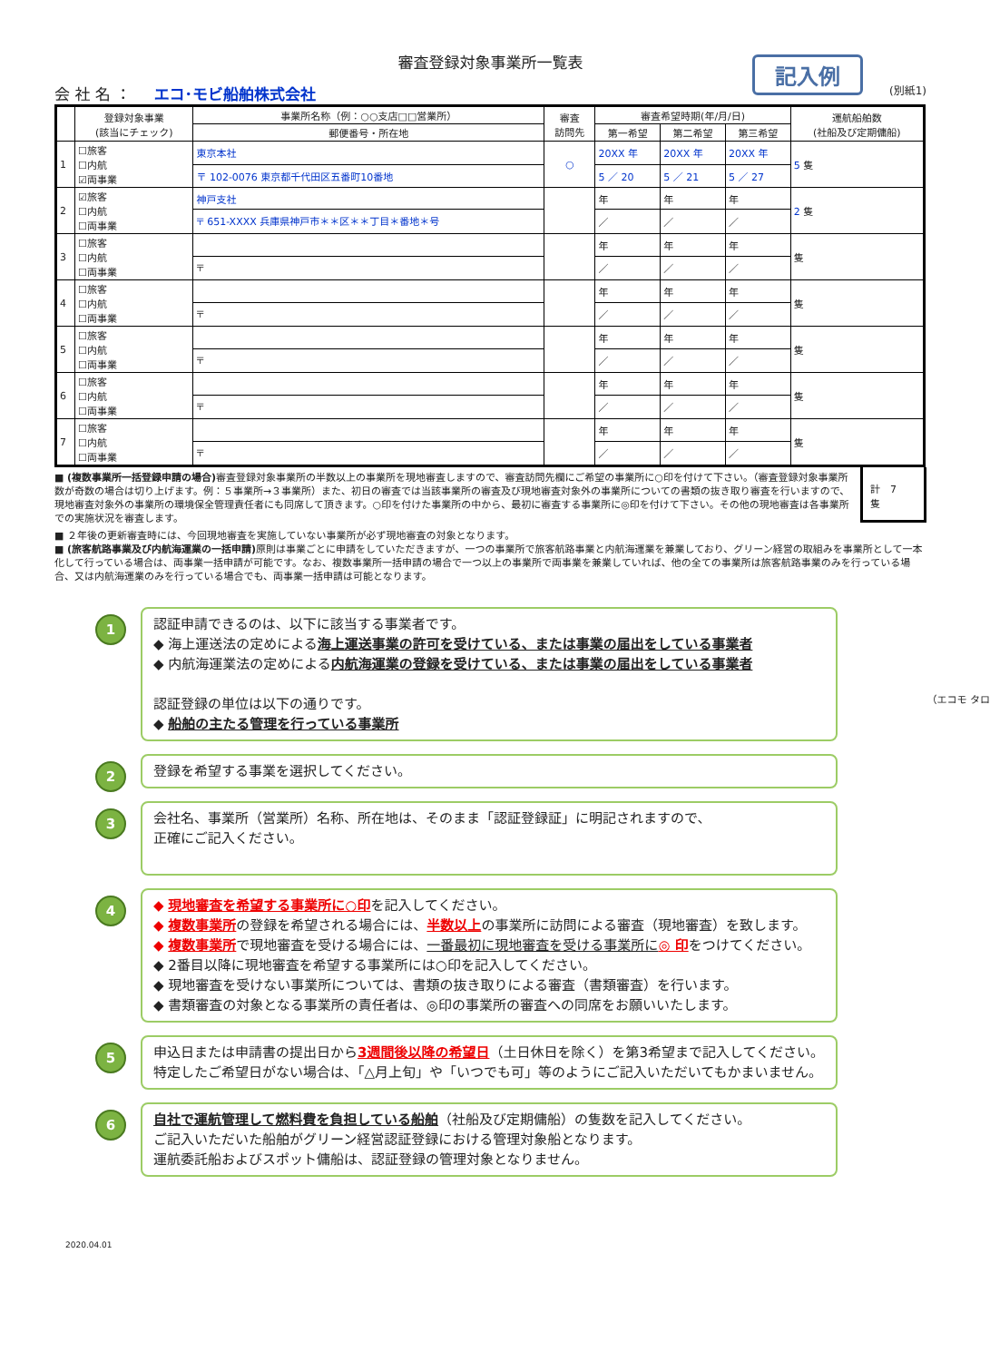審査登録対象事業所一覧表 記入例
会 社 名 ： エコ･モビ船舶株式会社 (別紙1)
| | 登録対象事業 (該当にチェック) | 事業所名称（例：○○支店□□営業所） | 審査 訪問先 | 審査希望時期(年/月/日) | | | 運航船舶数 (社船及び定期傭船) |
| --- | --- | --- | --- | --- | --- | --- | --- |
| | | 郵便番号・所在地 | | 第一希望 | 第二希望 | 第三希望 | |
| 1 | ☐旅客 ☐内航 ☑両事業 | 東京本社 | ○ | 20XX 年 | 20XX 年 | 20XX 年 | 5 隻 |
| | | 〒 102-0076 東京都千代田区五番町10番地 | | 5 ／ 20 | 5 ／ 21 | 5 ／ 27 | |
| 2 | ☑旅客 ☐内航 ☐両事業 | 神戸支社 | | 年 | 年 | 年 | 2 隻 |
| | | 〒 651-XXXX 兵庫県神戸市＊＊区＊＊丁目＊番地＊号 | | ／ | ／ | ／ | |
| 3 | ☐旅客 ☐内航 ☐両事業 | | | 年 | 年 | 年 | 隻 |
| | | 〒 | | ／ | ／ | ／ | |
| 4 | ☐旅客 ☐内航 ☐両事業 | | | 年 | 年 | 年 | 隻 |
| | | 〒 | | ／ | ／ | ／ | |
| 5 | ☐旅客 ☐内航 ☐両事業 | | | 年 | 年 | 年 | 隻 |
| | | 〒 | | ／ | ／ | ／ | |
| 6 | ☐旅客 ☐内航 ☐両事業 | | | 年 | 年 | 年 | 隻 |
| | | 〒 | | ／ | ／ | ／ | |
| 7 | ☐旅客 ☐内航 ☐両事業 | | | 年 | 年 | 年 | 隻 |
| | | 〒 | | ／ | ／ | ／ | |
■ (複数事業所一括登録申請の場合) 審査登録対象事業所の半数以上の事業所を現地審査しますので、審査訪問先欄にご希望の事業所に○印を付けて下さい。（審査登録対象事業所数が奇数の場合は切り上げます。例：５事業所→３事業所）また、初日の審査では当該事業所の審査及び現地審査対象外の事業所についての書類の抜き取り審査を行いますので、現地審査対象外の事業所の環境保全管理責任者にも同席して頂きます。○印を付けた事業所の中から、最初に審査する事業所に◎印を付けて下さい。その他の現地審査は各事業所での実施状況を審査します。
計　7　隻
■ ２年後の更新審査時には、今回現地審査を実施していない事業所が必ず現地審査の対象となります。
■ (旅客航路事業及び内航海運業の一括申請) 原則は事業ごとに申請をしていただきますが、一つの事業所で旅客航路事業と内航海運業を兼業しており、グリーン経営の取組みを事業所として一本化して行っている場合は、両事業一括申請が可能です。なお、複数事業所一括申請の場合で一つ以上の事業所で両事業を兼業していれば、他の全ての事業所は旅客航路事業のみを行っている場合、又は内航海運業のみを行っている場合でも、両事業一括申請は可能となります。
1 認証申請できるのは、以下に該当する事業者です。
◆ 海上運送法の定めによる海上運送事業の許可を受けている、または事業の届出をしている事業者
◆ 内航海運業法の定めによる内航海運業の登録を受けている、または事業の届出をしている事業者
認証登録の単位は以下の通りです。
◆ 船舶の主たる管理を行っている事業所
（エコモ タロ
2 登録を希望する事業を選択してください。
3 会社名、事業所（営業所）名称、所在地は、そのまま「認証登録証」に明記されますので、
正確にご記入ください。
4 ◆ 現地審査を希望する事業所に○印を記入してください。
◆ 複数事業所の登録を希望される場合には、半数以上の事業所に訪問による審査（現地審査）を致します。
◆ 複数事業所で現地審査を受ける場合には、一番最初に現地審査を受ける事業所に◎ 印をつけてください。
◆ 2番目以降に現地審査を希望する事業所には○印を記入してください。
◆ 現地審査を受けない事業所については、書類の抜き取りによる審査（書類審査）を行います。
◆ 書類審査の対象となる事業所の責任者は、◎印の事業所の審査への同席をお願いいたします。
5 申込日または申請書の提出日から3週間後以降の希望日（土日休日を除く）を第3希望まで記入してください。
特定したご希望日がない場合は、「△月上旬」や「いつでも可」等のようにご記入いただいてもかまいません。
6 自社で運航管理して燃料費を負担している船舶（社船及び定期傭船）の隻数を記入してください。
ご記入いただいた船舶がグリーン経営認証登録における管理対象船となります。
運航委託船およびスポット傭船は、認証登録の管理対象となりません。
2020.04.01